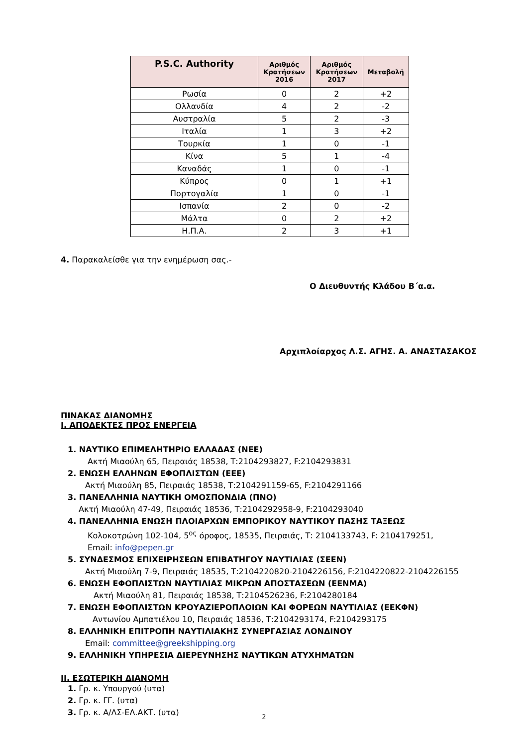| P.S.C. Authority | Αριθμός Κρατήσεων 2016 | Αριθμός Κρατήσεων 2017 | Μεταβολή |
| --- | --- | --- | --- |
| Ρωσία | 0 | 2 | +2 |
| Ολλανδία | 4 | 2 | -2 |
| Αυστραλία | 5 | 2 | -3 |
| Ιταλία | 1 | 3 | +2 |
| Τουρκία | 1 | 0 | -1 |
| Κίνα | 5 | 1 | -4 |
| Καναδάς | 1 | 0 | -1 |
| Κύπρος | 0 | 1 | +1 |
| Πορτογαλία | 1 | 0 | -1 |
| Ισπανία | 2 | 0 | -2 |
| Μάλτα | 0 | 2 | +2 |
| Η.Π.Α. | 2 | 3 | +1 |
4. Παρακαλείσθε για την ενημέρωση σας.-
Ο Διευθυντής Κλάδου Β΄α.α.
Αρχιπλοίαρχος Λ.Σ. ΑΓΗΣ. Α. ΑΝΑΣΤΑΣΑΚΟΣ
ΠΙΝΑΚΑΣ ΔΙΑΝΟΜΗΣ
Ι. ΑΠΟΔΕΚΤΕΣ ΠΡΟΣ ΕΝΕΡΓΕΙΑ
1. ΝΑΥΤΙΚΟ ΕΠΙΜΕΛΗΤΗΡΙΟ ΕΛΛΑΔΑΣ (ΝΕΕ)
Ακτή Μιαούλη 65, Πειραιάς 18538, Τ:2104293827, F:2104293831
2. ΕΝΩΣΗ ΕΛΛΗΝΩΝ ΕΦΟΠΛΙΣΤΩΝ (ΕΕΕ)
Ακτή Μιαούλη 85, Πειραιάς 18538, Τ:2104291159-65, F:2104291166
3. ΠΑΝΕΛΛΗΝΙΑ ΝΑΥΤΙΚΗ ΟΜΟΣΠΟΝΔΙΑ (ΠΝΟ)
Ακτή Μιαούλη 47-49, Πειραιάς 18536, Τ:2104292958-9, F:2104293040
4. ΠΑΝΕΛΛΗΝΙΑ ΕΝΩΣΗ ΠΛΟΙΑΡΧΩΝ ΕΜΠΟΡΙΚΟΥ ΝΑΥΤΙΚΟΥ ΠΑΣΗΣ ΤΑΞΕΩΣ
Κολοκοτρώνη 102-104, 5<sup>ος</sup> όροφος, 18535, Πειραιάς, Τ: 2104133743, F: 2104179251,
Email: info@pepen.gr
5. ΣΥΝΔΕΣΜΟΣ ΕΠΙΧΕΙΡΗΣΕΩΝ ΕΠΙΒΑΤΗΓΟΥ ΝΑΥΤΙΛΙΑΣ (ΣΕΕΝ)
Ακτή Μιαούλη 7-9, Πειραιάς 18535, Τ:2104220820-2104226156, F:2104220822-2104226155
6. ΕΝΩΣΗ ΕΦΟΠΛΙΣΤΩΝ ΝΑΥΤΙΛΙΑΣ ΜΙΚΡΩΝ ΑΠΟΣΤΑΣΕΩΝ (ΕΕΝΜΑ)
Ακτή Μιαούλη 81, Πειραιάς 18538, Τ:2104526236, F:2104280184
7. ΕΝΩΣΗ ΕΦΟΠΛΙΣΤΩΝ ΚΡΟΥΑΖΙΕΡΟΠΛΟΙΩΝ ΚΑΙ ΦΟΡΕΩΝ ΝΑΥΤΙΛΙΑΣ (ΕΕΚΦΝ)
Αντωνίου Αμπατιέλου 10, Πειραιάς 18536, Τ:2104293174, F:2104293175
8. ΕΛΛΗΝΙΚΗ ΕΠΙΤΡΟΠΗ ΝΑΥΤΙΛΙΑΚΗΣ ΣΥΝΕΡΓΑΣΙΑΣ ΛΟΝΔΙΝΟΥ
Email: committee@greekshipping.org
9. ΕΛΛΗΝΙΚΗ ΥΠΗΡΕΣΙΑ ΔΙΕΡΕΥΝΗΣΗΣ ΝΑΥΤΙΚΩΝ ΑΤΥΧΗΜΑΤΩΝ
ΙΙ. ΕΣΩΤΕΡΙΚΗ ΔΙΑΝΟΜΗ
1. Γρ. κ. Υπουργού (υτα)
2. Γρ. κ. ΓΓ. (υτα)
3. Γρ. κ. Α/ΛΣ-ΕΛ.ΑΚΤ. (υτα)
2